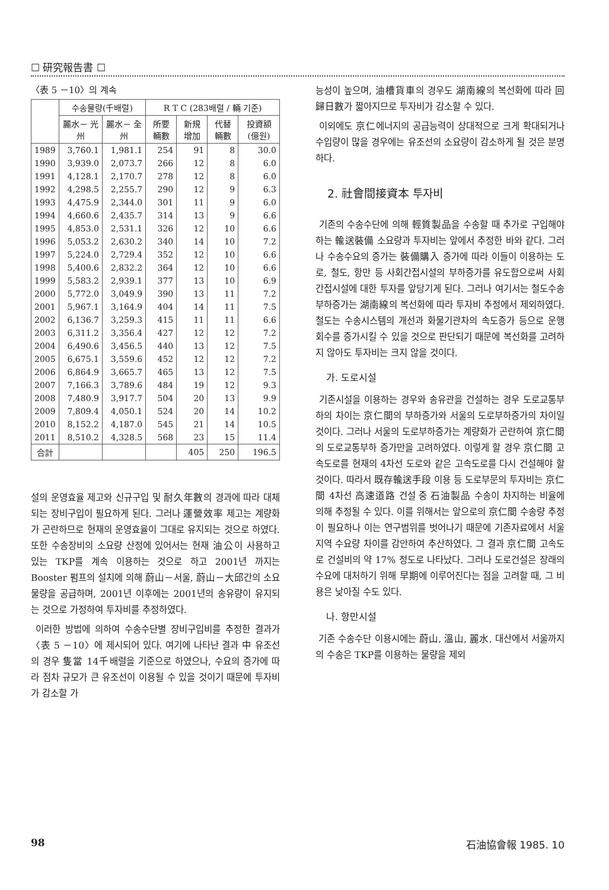☐ 研究報告書 ☐
〈表 5 －10〉의 계속
| | 수송물량(千배럴) | | R T C (283배럴 / 輛 기준) | | | |
| --- | --- | --- | --- | --- | --- | --- |
| | 麗水－ 光州 | 麗水－ 全州 | 所要 輛數 | 新規 增加 | 代替 輛數 | 投資額 (億원) |
| 1989 | 3,760.1 | 1,981.1 | 254 | 91 | 8 | 30.0 |
| 1990 | 3,939.0 | 2,073.7 | 266 | 12 | 8 | 6.0 |
| 1991 | 4,128.1 | 2,170.7 | 278 | 12 | 8 | 6.0 |
| 1992 | 4,298.5 | 2,255.7 | 290 | 12 | 9 | 6.3 |
| 1993 | 4,475.9 | 2,344.0 | 301 | 11 | 9 | 6.0 |
| 1994 | 4,660.6 | 2,435.7 | 314 | 13 | 9 | 6.6 |
| 1995 | 4,853.0 | 2,531.1 | 326 | 12 | 10 | 6.6 |
| 1996 | 5,053.2 | 2,630.2 | 340 | 14 | 10 | 7.2 |
| 1997 | 5,224.0 | 2,729.4 | 352 | 12 | 10 | 6.6 |
| 1998 | 5,400.6 | 2,832.2 | 364 | 12 | 10 | 6.6 |
| 1999 | 5,583.2 | 2,939.1 | 377 | 13 | 10 | 6.9 |
| 2000 | 5,772.0 | 3,049.9 | 390 | 13 | 11 | 7.2 |
| 2001 | 5,967.1 | 3,164.9 | 404 | 14 | 11 | 7.5 |
| 2002 | 6,136.7 | 3,259.3 | 415 | 11 | 11 | 6.6 |
| 2003 | 6,311.2 | 3,356.4 | 427 | 12 | 12 | 7.2 |
| 2004 | 6,490.6 | 3,456.5 | 440 | 13 | 12 | 7.5 |
| 2005 | 6,675.1 | 3,559.6 | 452 | 12 | 12 | 7.2 |
| 2006 | 6,864.9 | 3,665.7 | 465 | 13 | 12 | 7.5 |
| 2007 | 7,166.3 | 3,789.6 | 484 | 19 | 12 | 9.3 |
| 2008 | 7,480.9 | 3,917.7 | 504 | 20 | 13 | 9.9 |
| 2009 | 7,809.4 | 4,050.1 | 524 | 20 | 14 | 10.2 |
| 2010 | 8,152.2 | 4,187.0 | 545 | 21 | 14 | 10.5 |
| 2011 | 8,510.2 | 4,328.5 | 568 | 23 | 15 | 11.4 |
| 合計 | | | | 405 | 250 | 196.5 |
설의 운영효율 제고와 신규구입 및 耐久年數의 경과에 따라 대체되는 장비구입이 필요하게 된다. 그러나 運營效率 제고는 계량화가 곤란하므로 현재의 운영효율이 그대로 유지되는 것으로 하였다. 또한 수송장비의 소요량 산정에 있어서는 현재 油公이 사용하고 있는 TKP를 계속 이용하는 것으로 하고 2001년 까지는 Booster 펌프의 설치에 의해 蔚山－서울, 蔚山－大邱간의 소요물량을 공급하며, 2001년 이후에는 2001년의 송유량이 유지되는 것으로 가정하여 투자비를 추정하였다.
이러한 방법에 의하여 수송수단별 장비구입비를 추정한 결과가 〈表 5 －10〉에 제시되어 있다. 여기에 나타난 결과 中 유조선의 경우 隻當 14千배럴을 기준으로 하였으나, 수요의 증가에 따라 점차 규모가 큰 유조선이 이용될 수 있을 것이기 때문에 투자비가 감소할 가
능성이 높으며, 油槽貨車의 경우도 湖南線의 복선화에 따라 回歸日數가 짧아지므로 투자비가 감소할 수 있다.
이외에도 京仁에너지의 공급능력이 상대적으로 크게 확대되거나 수입량이 많을 경우에는 유조선의 소요량이 감소하게 될 것은 분명하다.
2. 社會間接資本 투자비
기존의 수송수단에 의해 輕質製品을 수송할 때 추가로 구입해야 하는 輸送裝備 소요량과 투자비는 앞에서 추정한 바와 같다. 그러나 수송수요의 증가는 裝備購入 증가에 따라 이들이 이용하는 도로, 철도, 항만 등 사회간접시설의 부하증가를 유도함으로써 사회간접시설에 대한 투자를 앞당기게 된다. 그러나 여기서는 철도수송부하증가는 湖南線의 복선화에 따라 투자비 추정에서 제외하였다. 철도는 수송시스템의 개선과 화물기관차의 속도증가 등으로 운행회수를 증가시킬 수 있을 것으로 판단되기 때문에 복선화를 고려하지 않아도 투자비는 크지 않을 것이다.
가. 도로시설
기존시설을 이용하는 경우와 송유관을 건설하는 경우 도로교통부하의 차이는 京仁間의 부하증가와 서울의 도로부하증가의 차이일 것이다. 그러나 서울의 도로부하증가는 계량화가 곤란하여 京仁間의 도로교통부하 증가만을 고려하였다. 이렇게 할 경우 京仁間 고속도로를 현재의 4차선 도로와 같은 고속도로를 다시 건설해야 할 것이다. 따라서 既存輸送手段 이용 등 도로부문의 투자비는 京仁間 4차선 高速道路 건설 중 石油製品 수송이 차지하는 비율에 의해 추정될 수 있다. 이를 위해서는 앞으로의 京仁間 수송량 추정이 필요하나 이는 연구범위를 벗어나기 때문에 기존자료에서 서울지역 수요량 차이를 감안하여 추산하였다. 그 결과 京仁間 고속도로 건설비의 약 17% 정도로 나타났다. 그러나 도로건설은 장래의 수요에 대처하기 위해 早期에 이루어진다는 점을 고려할 때, 그 비용은 낮아질 수도 있다.
나. 항만시설
기존 수송수단 이용시에는 蔚山, 溫山, 麗水, 대산에서 서울까지의 수송은 TKP를 이용하는 물량을 제외
98 石油協會報 1985. 10